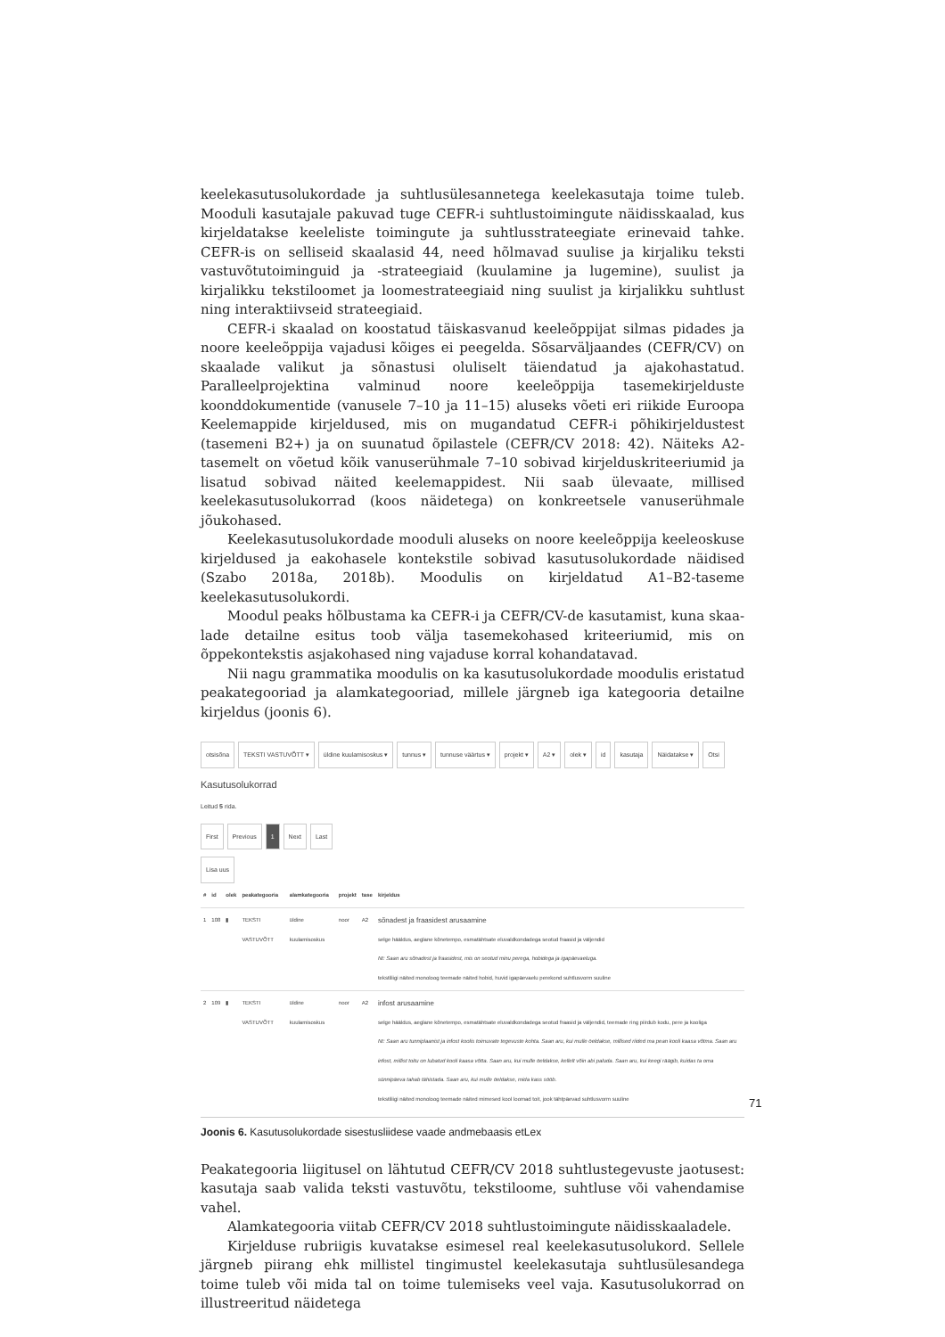keelekasutusolukordade ja suhtlusülesannetega keelekasutaja toime tuleb. Mooduli kasutajale pakuvad tuge CEFR-i suhtlustoimingute näidisskaalad, kus kirjeldatakse keeleliste toimingute ja suhtlusstrateegiate erinevaid tahke. CEFR-is on selliseid skaalasid 44, need hõlmavad suulise ja kirjaliku teksti vastuvõtutoiminguid ja -strateegiaid (kuulamine ja lugemine), suulist ja kirjalikku tekstiloomet ja loome­strateegiaid ning suulist ja kirjalikku suhtlust ning interaktiivseid strateegiaid.
CEFR-i skaalad on koostatud täiskasvanud keeleõppijat silmas pidades ja noore keeleõppija vajadusi kõiges ei peegelda. Sõsarväljaandes (CEFR/CV) on skaalade valikut ja sõnastusi oluliselt täiendatud ja ajakohastatud. Paralleelprojektina val­minud noore keeleõppija tasemekirjelduste koonddokumentide (vanusele 7–10 ja 11–15) aluseks võeti eri riikide Euroopa Keelemappide kirjeldused, mis on mugan­datud CEFR-i põhikirjeldustest (tasemeni B2+) ja on suunatud õpilastele (CEFR/CV 2018: 42). Näiteks A2-tasemelt on võetud kõik vanuserühmale 7–10 sobivad kirjelduskriteeriumid ja lisatud sobivad näited keelemappidest. Nii saab ülevaate, millised keelekasutusolukorrad (koos näidetega) on konkreetsele vanuserühmale jõukohased.
Keelekasutusolukordade mooduli aluseks on noore keeleõppija keeleoskuse kirjeldused ja eakohasele kontekstile sobivad kasutusolukordade näidised (Szabo 2018a, 2018b). Moodulis on kirjeldatud A1–B2-taseme keelekasutusolukordi.
Moodul peaks hõlbustama ka CEFR-i ja CEFR/CV-de kasutamist, kuna skaa­lade detailne esitus toob välja tasemekohased kriteeriumid, mis on õppekontekstis asjakohased ning vajaduse korral kohandatavad.
Nii nagu grammatika moodulis on ka kasutusolukordade moodulis eristatud peakategooriad ja alamkategooriad, millele järgneb iga kategooria detailne kirjeldus (joonis 6).
otsisõna TEKSTI VASTUVÕTT ▾ üldine kuulamisoskus ▾ tunnus ▾ tunnuse väärtus ▾ projekt ▾ A2 ▾ olek ▾ id kasutaja Näidatakse ▾ Otsi
Kasutusolukorrad
Leitud 5 rida.
First Previous 1 Next Last
Lisa uus
| # | id | olek | peakategooria | alamkategooria | projekt | tase | kirjeldus |
| --- | --- | --- | --- | --- | --- | --- | --- |
| 1 | 108 | ▮ | TEKSTI VASTUVÕTT | üldine kuulamisoskus | noor | A2 | sõnadest ja fraasidest arusaamine selge hääldus, aeglane kõnetempo, esmatähtsate eluvaldkondadega seotud fraasid ja väljendid Nt: Saan aru sõnadest ja fraasidest, mis on seotud minu perega, hobidega ja igapäevaeluga. tekstiliigi näited monoloog teemade näited hobid, huvid igapäevaelu perekond suhtlusvorm suuline |
| 2 | 109 | ▮ | TEKSTI VASTUVÕTT | üldine kuulamisoskus | noor | A2 | infost arusaamine selge hääldus, aeglane kõnetempo, esmatähtsate eluvaldkondadega seotud fraasid ja väljendid, teemade ring piirdub kodu, pere ja kooliga Nt: Saan aru tunniplaanist ja infost koolis toimuvate tegevuste kohta. Saan aru, kui mulle öeldakse, millised riided ma pean kooli kaasa võtma. Saan aru infost, millist toitu on lubatud kooli kaasa võtta. Saan aru, kui mulle öeldakse, kellelt võin abi paluda. Saan aru, kui keegi räägib, kuidas ta oma sünnipäeva tahab tähistada. Saan aru, kui mulle öeldakse, mida kass sööb. tekstiliigi näited monoloog teemade näited mimesed kool loomad toit, jook tähtpäevad suhtlusvorm suuline |
Joonis 6. Kasutusolukordade sisestusliidese vaade andmebaasis etLex
Peakategooria liigitusel on lähtutud CEFR/CV 2018 suhtlustegevuste jaotusest: kasutaja saab valida teksti vastuvõtu, tekstiloome, suhtluse või vahendamise vahel.
Alamkategooria viitab CEFR/CV 2018 suhtlustoimingute näidisskaaladele.
Kirjelduse rubriigis kuvatakse esimesel real keelekasutusolukord. Sellele järgneb piirang ehk millistel tingimustel keelekasutaja suhtlusülesandega toime tuleb või mida tal on toime tulemiseks veel vaja. Kasutusolukorrad on illustreeritud näidetega
71